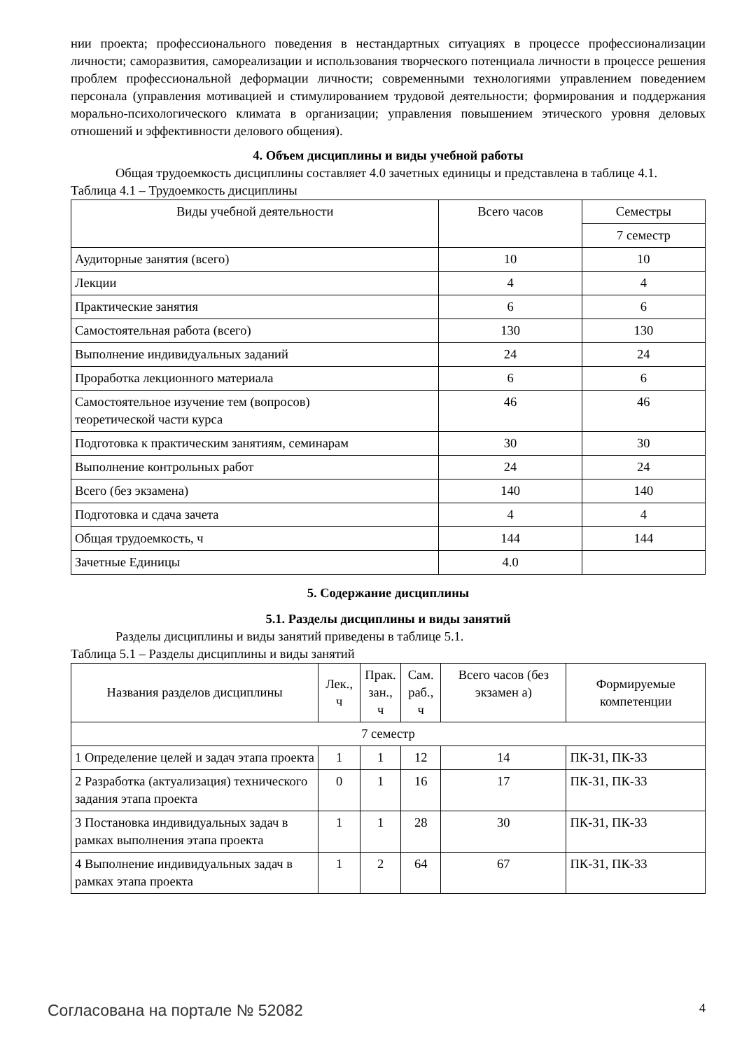нии проекта; профессионального поведения в нестандартных ситуациях в процессе профессионализации личности; саморазвития, самореализации и использования творческого потенциала личности в процессе решения проблем профессиональной деформации личности; современными технологиями управлением поведением персонала (управления мотивацией и стимулированием трудовой деятельности; формирования и поддержания морально-психологического климата в организации; управления повышением этического уровня деловых отношений и эффективности делового общения).
4. Объем дисциплины и виды учебной работы
Общая трудоемкость дисциплины составляет 4.0 зачетных единицы и представлена в таблице 4.1.
Таблица 4.1 – Трудоемкость дисциплины
| Виды учебной деятельности | Всего часов | Семестры |
| --- | --- | --- |
| | | 7 семестр |
| Аудиторные занятия (всего) | 10 | 10 |
| Лекции | 4 | 4 |
| Практические занятия | 6 | 6 |
| Самостоятельная работа (всего) | 130 | 130 |
| Выполнение индивидуальных заданий | 24 | 24 |
| Проработка лекционного материала | 6 | 6 |
| Самостоятельное изучение тем (вопросов) теоретической части курса | 46 | 46 |
| Подготовка к практическим занятиям, семинарам | 30 | 30 |
| Выполнение контрольных работ | 24 | 24 |
| Всего (без экзамена) | 140 | 140 |
| Подготовка и сдача зачета | 4 | 4 |
| Общая трудоемкость, ч | 144 | 144 |
| Зачетные Единицы | 4.0 | |
5. Содержание дисциплины
5.1. Разделы дисциплины и виды занятий
Разделы дисциплины и виды занятий приведены в таблице 5.1.
Таблица 5.1 – Разделы дисциплины и виды занятий
| Названия разделов дисциплины | Лек., ч | Прак. зан., ч | Сам. раб., ч | Всего часов (без экзамен а) | Формируемые компетенции |
| --- | --- | --- | --- | --- | --- |
| 7 семестр | | | | | |
| 1 Определение целей и задач этапа проекта | 1 | 1 | 12 | 14 | ПК-31, ПК-33 |
| 2 Разработка (актуализация) технического задания этапа проекта | 0 | 1 | 16 | 17 | ПК-31, ПК-33 |
| 3 Постановка индивидуальных задач в рамках выполнения этапа проекта | 1 | 1 | 28 | 30 | ПК-31, ПК-33 |
| 4 Выполнение индивидуальных задач в рамках этапа проекта | 1 | 2 | 64 | 67 | ПК-31, ПК-33 |
Согласована на портале № 52082 4